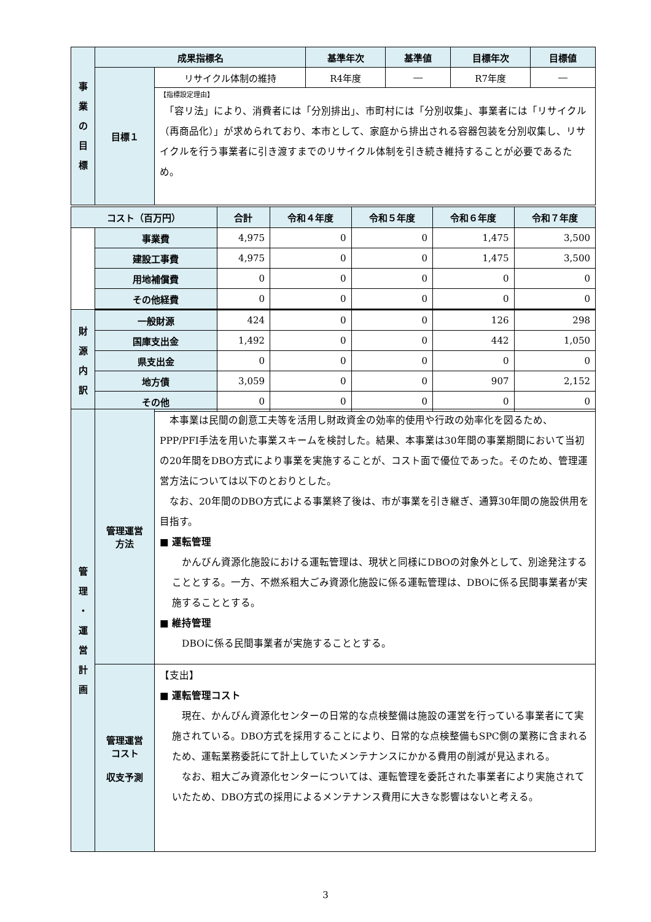| 事 業 の 目 標 | 成果指標名 | | 基準年次 | 基準値 | 目標年次 | 目標値 |
| --- | --- | --- | --- | --- | --- | --- |
| | 目標１ | リサイクル体制の維持 | R4年度 | ― | R7年度 | ― |
| | | 【指標設定理由】 「容リ法」により、消費者には「分別排出」、市町村には「分別収集」、事業者には「リサイクル（再商品化）」が求められており、本市として、家庭から排出される容器包装を分別収集し、リサイクルを行う事業者に引き渡すまでのリサイクル体制を引き続き維持することが必要であるため。 | | | | |
| コスト（百万円） | | 合計 | 令和４年度 | 令和５年度 | 令和６年度 | 令和７年度 |
| --- | --- | --- | --- | --- | --- | --- |
| | 事業費 | 4,975 | 0 | 0 | 1,475 | 3,500 |
| | 建設工事費 | 4,975 | 0 | 0 | 1,475 | 3,500 |
| | 用地補償費 | 0 | 0 | 0 | 0 | 0 |
| | その他経費 | 0 | 0 | 0 | 0 | 0 |
| 財 源 内 訳 | 一般財源 | 424 | 0 | 0 | 126 | 298 |
| | 国庫支出金 | 1,492 | 0 | 0 | 442 | 1,050 |
| | 県支出金 | 0 | 0 | 0 | 0 | 0 |
| | 地方債 | 3,059 | 0 | 0 | 907 | 2,152 |
| | その他 | 0 | 0 | 0 | 0 | 0 |
| 管 理 ・ 運 営 計 画 | 管理運営 方法 | 本事業は民間の創意工夫等を活用し財政資金の効率的使用や行政の効率化を図るため、PPP/PFI手法を用いた事業スキームを検討した。結果、本事業は30年間の事業期間において当初の20年間をDBO方式により事業を実施することが、コスト面で優位であった。そのため、管理運営方法については以下のとおりとした。 なお、20年間のDBO方式による事業終了後は、市が事業を引き継ぎ、通算30年間の施設供用を目指す。 ■ 運転管理 かんびん資源化施設における運転管理は、現状と同様にDBOの対象外として、別途発注することとする。一方、不燃系粗大ごみ資源化施設に係る運転管理は、DBOに係る民間事業者が実施することとする。 ■ 維持管理 DBOに係る民間事業者が実施することとする。 |
| | 管理運営 コスト 収支予測 | 【支出】 ■ 運転管理コスト 現在、かんびん資源化センターの日常的な点検整備は施設の運営を行っている事業者にて実施されている。DBO方式を採用することにより、日常的な点検整備もSPC側の業務に含まれるため、運転業務委託にて計上していたメンテナンスにかかる費用の削減が見込まれる。 なお、粗大ごみ資源化センターについては、運転管理を委託された事業者により実施されていたため、DBO方式の採用によるメンテナンス費用に大きな影響はないと考える。 |
3